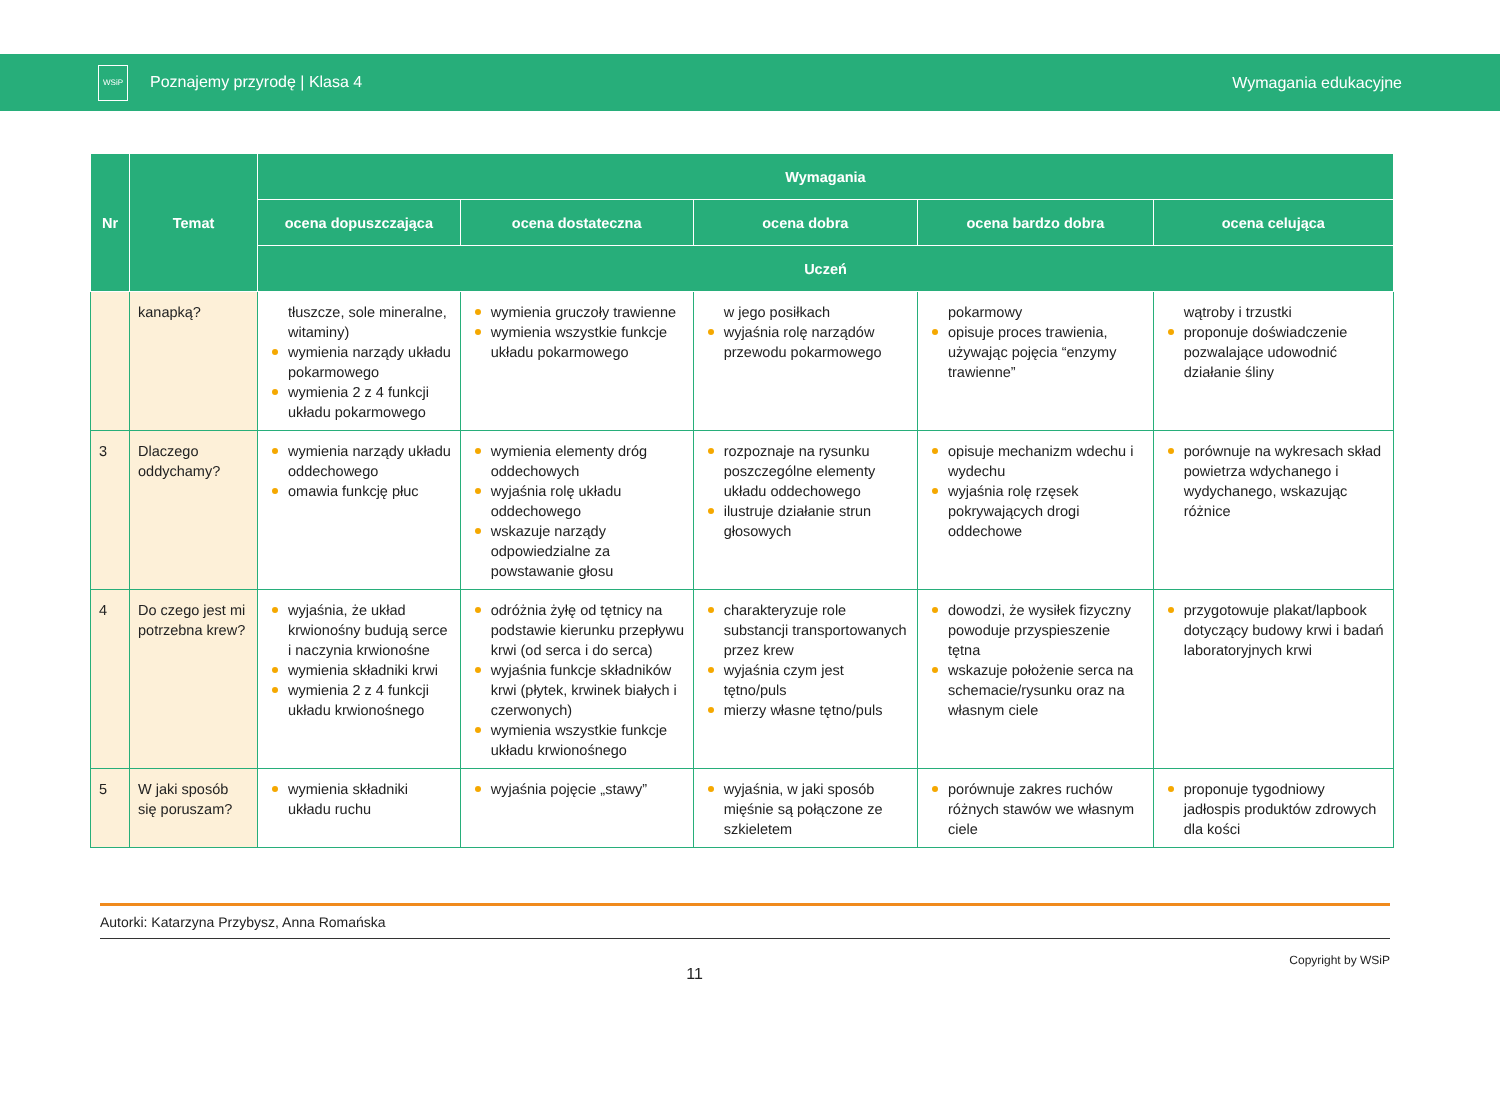WSiP Poznajemy przyrodę | Klasa 4
Wymagania edukacyjne
| Nr | Temat | Wymagania | | | | |
| --- | --- | --- | --- | --- | --- | --- |
| | | ocena dopuszczająca | ocena dostateczna | ocena dobra | ocena bardzo dobra | ocena celująca |
| | | Uczeń | | | | |
| | kanapką? | tłuszcze, sole mineralne, witaminy) wymienia narządy układu pokarmowego wymienia 2 z 4 funkcji układu pokarmowego | wymienia gruczoły trawienne wymienia wszystkie funkcje układu pokarmowego | w jego posiłkach wyjaśnia rolę narządów przewodu pokarmowego | pokarmowy opisuje proces trawienia, używając pojęcia “enzymy trawienne” | wątroby i trzustki proponuje doświadczenie pozwalające udowodnić działanie śliny |
| 3 | Dlaczego oddychamy? | wymienia narządy układu oddechowego omawia funkcję płuc | wymienia elementy dróg oddechowych wyjaśnia rolę układu oddechowego wskazuje narządy odpowiedzialne za powstawanie głosu | rozpoznaje na rysunku poszczególne elementy układu oddechowego ilustruje działanie strun głosowych | opisuje mechanizm wdechu i wydechu wyjaśnia rolę rzęsek pokrywających drogi oddechowe | porównuje na wykresach skład powietrza wdychanego i wydychanego, wskazując różnice |
| 4 | Do czego jest mi potrzebna krew? | wyjaśnia, że układ krwionośny budują serce i naczynia krwionośne wymienia składniki krwi wymienia 2 z 4 funkcji układu krwionośnego | odróżnia żyłę od tętnicy na podstawie kierunku przepływu krwi (od serca i do serca) wyjaśnia funkcje składników krwi (płytek, krwinek białych i czerwonych) wymienia wszystkie funkcje układu krwionośnego | charakteryzuje role substancji transportowanych przez krew wyjaśnia czym jest tętno/puls mierzy własne tętno/puls | dowodzi, że wysiłek fizyczny powoduje przyspieszenie tętna wskazuje położenie serca na schemacie/rysunku oraz na własnym ciele | przygotowuje plakat/lapbook dotyczący budowy krwi i badań laboratoryjnych krwi |
| 5 | W jaki sposób się poruszam? | wymienia składniki układu ruchu | wyjaśnia pojęcie „stawy” | wyjaśnia, w jaki sposób mięśnie są połączone ze szkieletem | porównuje zakres ruchów różnych stawów we własnym ciele | proponuje tygodniowy jadłospis produktów zdrowych dla kości |
Autorki: Katarzyna Przybysz, Anna Romańska
11 Copyright by WSiP